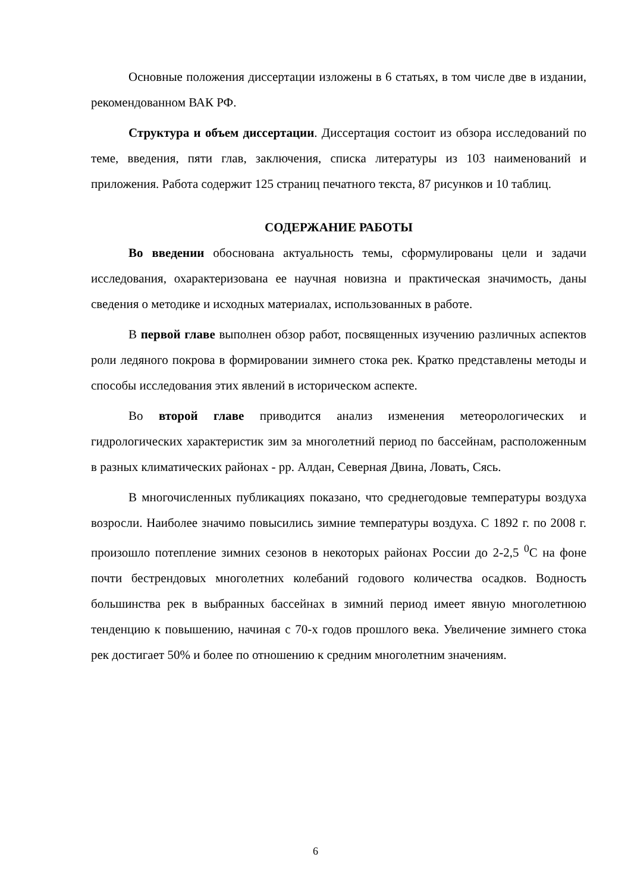Основные положения диссертации изложены в 6 статьях, в том числе две в издании, рекомендованном ВАК РФ.
Структура и объем диссертации. Диссертация состоит из обзора исследований по теме, введения, пяти глав, заключения, списка литературы из 103 наименований и приложения. Работа содержит 125 страниц печатного текста, 87 рисунков и 10 таблиц.
СОДЕРЖАНИЕ РАБОТЫ
Во введении обоснована актуальность темы, сформулированы цели и задачи исследования, охарактеризована ее научная новизна и практическая значимость, даны сведения о методике и исходных материалах, использованных в работе.
В первой главе выполнен обзор работ, посвященных изучению различных аспектов роли ледяного покрова в формировании зимнего стока рек. Кратко представлены методы и способы исследования этих явлений в историческом аспекте.
Во второй главе приводится анализ изменения метеорологических и гидрологических характеристик зим за многолетний период по бассейнам, расположенным в разных климатических районах - рр. Алдан, Северная Двина, Ловать, Сясь.
В многочисленных публикациях показано, что среднегодовые температуры воздуха возросли. Наиболее значимо повысились зимние температуры воздуха. С 1892 г. по 2008 г. произошло потепление зимних сезонов в некоторых районах России до 2-2,5 <sup>0</sup>С на фоне почти бестрендовых многолетних колебаний годового количества осадков. Водность большинства рек в выбранных бассейнах в зимний период имеет явную многолетнюю тенденцию к повышению, начиная с 70-х годов прошлого века. Увеличение зимнего стока рек достигает 50% и более по отношению к средним многолетним значениям.
6